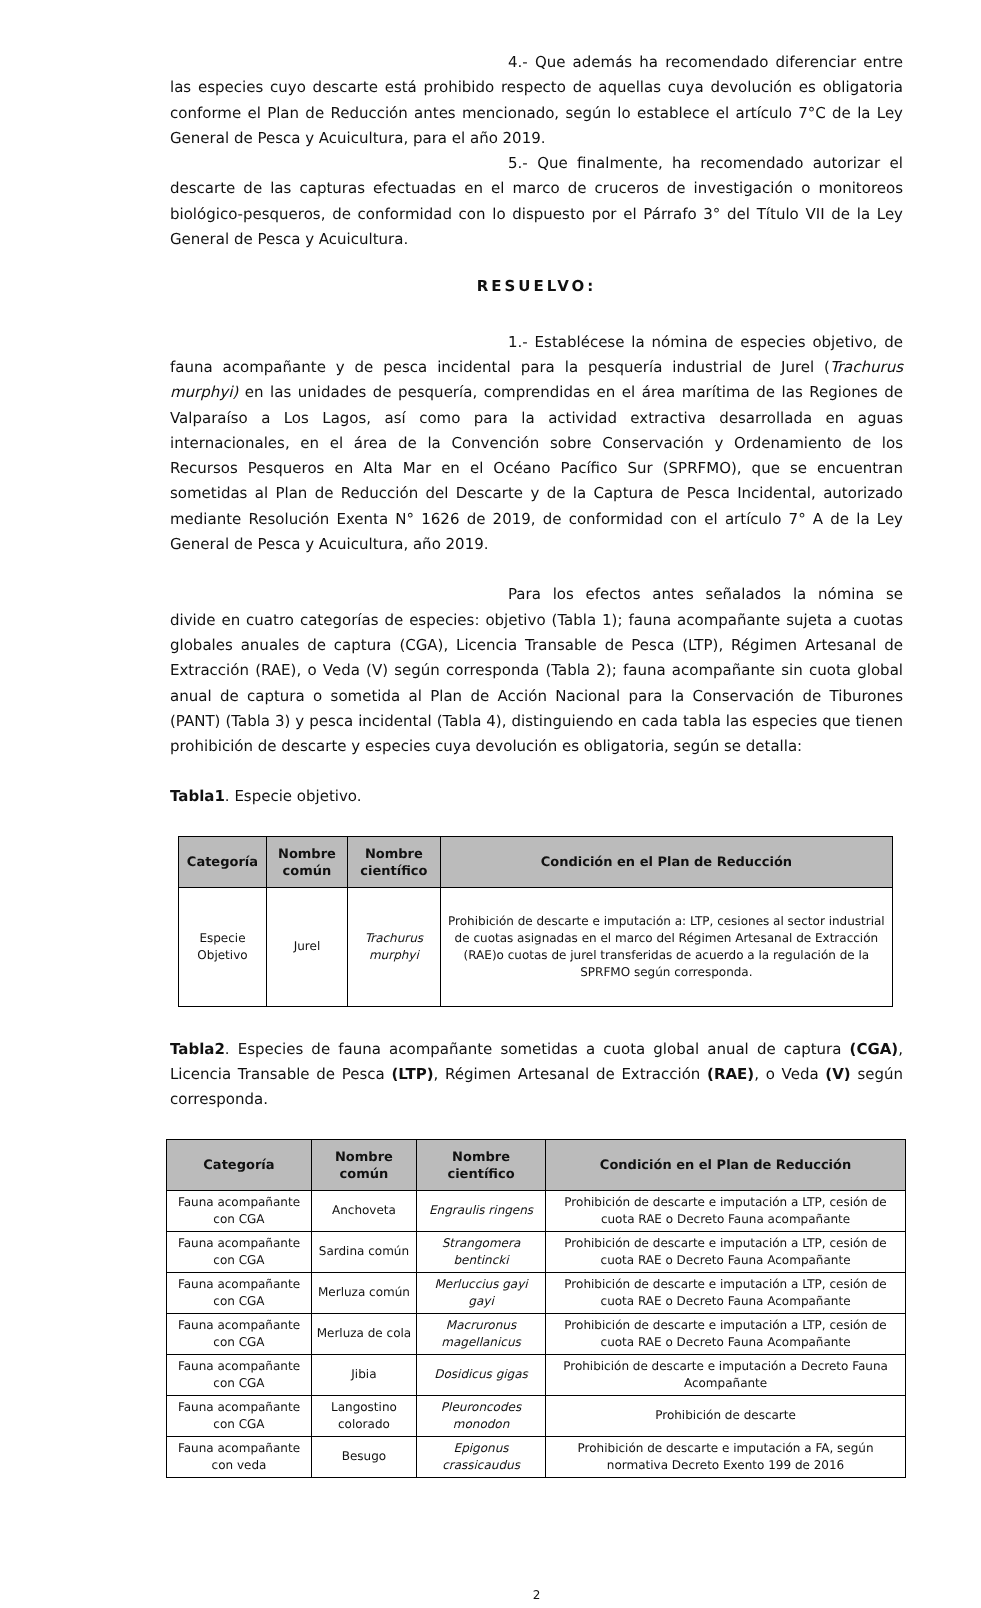4.- Que además ha recomendado diferenciar entre las especies cuyo descarte está prohibido respecto de aquellas cuya devolución es obligatoria conforme el Plan de Reducción antes mencionado, según lo establece el artículo 7°C de la Ley General de Pesca y Acuicultura, para el año 2019.
5.- Que finalmente, ha recomendado autorizar el descarte de las capturas efectuadas en el marco de cruceros de investigación o monitoreos biológico-pesqueros, de conformidad con lo dispuesto por el Párrafo 3° del Título VII de la Ley General de Pesca y Acuicultura.
RESUELVO:
1.- Establécese la nómina de especies objetivo, de fauna acompañante y de pesca incidental para la pesquería industrial de Jurel (Trachurus murphyi) en las unidades de pesquería, comprendidas en el área marítima de las Regiones de Valparaíso a Los Lagos, así como para la actividad extractiva desarrollada en aguas internacionales, en el área de la Convención sobre Conservación y Ordenamiento de los Recursos Pesqueros en Alta Mar en el Océano Pacífico Sur (SPRFMO), que se encuentran sometidas al Plan de Reducción del Descarte y de la Captura de Pesca Incidental, autorizado mediante Resolución Exenta N° 1626 de 2019, de conformidad con el artículo 7° A de la Ley General de Pesca y Acuicultura, año 2019.
Para los efectos antes señalados la nómina se divide en cuatro categorías de especies: objetivo (Tabla 1); fauna acompañante sujeta a cuotas globales anuales de captura (CGA), Licencia Transable de Pesca (LTP), Régimen Artesanal de Extracción (RAE), o Veda (V) según corresponda (Tabla 2); fauna acompañante sin cuota global anual de captura o sometida al Plan de Acción Nacional para la Conservación de Tiburones (PANT) (Tabla 3) y pesca incidental (Tabla 4), distinguiendo en cada tabla las especies que tienen prohibición de descarte y especies cuya devolución es obligatoria, según se detalla:
Tabla1. Especie objetivo.
| Categoría | Nombre común | Nombre científico | Condición en el Plan de Reducción |
| --- | --- | --- | --- |
| Especie Objetivo | Jurel | Trachurus murphyi | Prohibición de descarte e imputación a: LTP, cesiones al sector industrial de cuotas asignadas en el marco del Régimen Artesanal de Extracción (RAE)o cuotas de jurel transferidas de acuerdo a la regulación de la SPRFMO según corresponda. |
Tabla2. Especies de fauna acompañante sometidas a cuota global anual de captura (CGA), Licencia Transable de Pesca (LTP), Régimen Artesanal de Extracción (RAE), o Veda (V) según corresponda.
| Categoría | Nombre común | Nombre científico | Condición en el Plan de Reducción |
| --- | --- | --- | --- |
| Fauna acompañante con CGA | Anchoveta | Engraulis ringens | Prohibición de descarte e imputación a LTP, cesión de cuota RAE o Decreto Fauna acompañante |
| Fauna acompañante con CGA | Sardina común | Strangomera bentincki | Prohibición de descarte e imputación a LTP, cesión de cuota RAE o Decreto Fauna Acompañante |
| Fauna acompañante con CGA | Merluza común | Merluccius gayi gayi | Prohibición de descarte e imputación a LTP, cesión de cuota RAE o Decreto Fauna Acompañante |
| Fauna acompañante con CGA | Merluza de cola | Macruronus magellanicus | Prohibición de descarte e imputación a LTP, cesión de cuota RAE o Decreto Fauna Acompañante |
| Fauna acompañante con CGA | Jibia | Dosidicus gigas | Prohibición de descarte e imputación a Decreto Fauna Acompañante |
| Fauna acompañante con CGA | Langostino colorado | Pleuroncodes monodon | Prohibición de descarte |
| Fauna acompañante con veda | Besugo | Epigonus crassicaudus | Prohibición de descarte e imputación a FA, según normativa Decreto Exento 199 de 2016 |
2